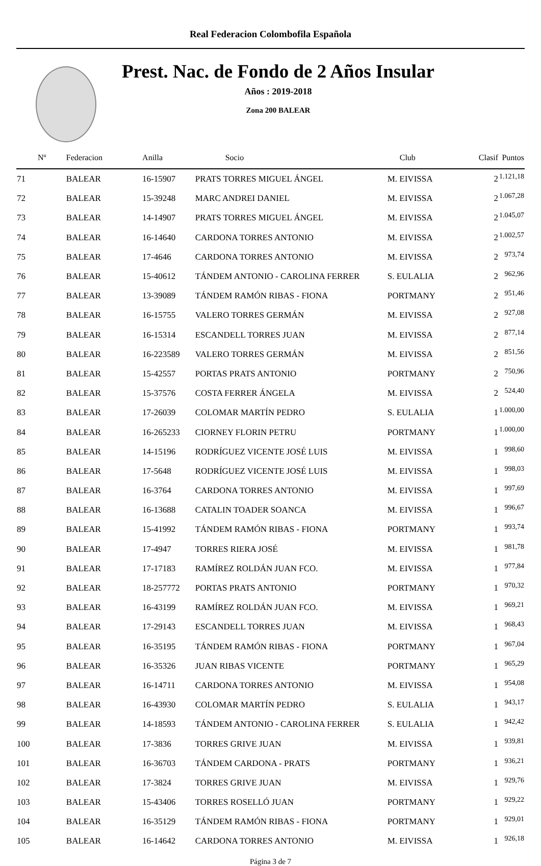Real Federacion Colombofila Española
Prest. Nac. de Fondo de 2 Años Insular
Años : 2019-2018
Zona 200 BALEAR
| Nº | Federacion | Anilla | Socio | Club | Clasif | Puntos |
| --- | --- | --- | --- | --- | --- | --- |
| 71 | BALEAR | 16-15907 | PRATS TORRES MIGUEL ÁNGEL | M. EIVISSA | 2 | 1.121,18 |
| 72 | BALEAR | 15-39248 | MARC ANDREI DANIEL | M. EIVISSA | 2 | 1.067,28 |
| 73 | BALEAR | 14-14907 | PRATS TORRES MIGUEL ÁNGEL | M. EIVISSA | 2 | 1.045,07 |
| 74 | BALEAR | 16-14640 | CARDONA TORRES ANTONIO | M. EIVISSA | 2 | 1.002,57 |
| 75 | BALEAR | 17-4646 | CARDONA TORRES ANTONIO | M. EIVISSA | 2 | 973,74 |
| 76 | BALEAR | 15-40612 | TÁNDEM ANTONIO - CAROLINA FERRER | S. EULALIA | 2 | 962,96 |
| 77 | BALEAR | 13-39089 | TÁNDEM RAMÓN RIBAS - FIONA | PORTMANY | 2 | 951,46 |
| 78 | BALEAR | 16-15755 | VALERO TORRES GERMÁN | M. EIVISSA | 2 | 927,08 |
| 79 | BALEAR | 16-15314 | ESCANDELL TORRES JUAN | M. EIVISSA | 2 | 877,14 |
| 80 | BALEAR | 16-223589 | VALERO TORRES GERMÁN | M. EIVISSA | 2 | 851,56 |
| 81 | BALEAR | 15-42557 | PORTAS PRATS ANTONIO | PORTMANY | 2 | 750,96 |
| 82 | BALEAR | 15-37576 | COSTA FERRER ÁNGELA | M. EIVISSA | 2 | 524,40 |
| 83 | BALEAR | 17-26039 | COLOMAR MARTÍN PEDRO | S. EULALIA | 1 | 1.000,00 |
| 84 | BALEAR | 16-265233 | CIORNEY FLORIN PETRU | PORTMANY | 1 | 1.000,00 |
| 85 | BALEAR | 14-15196 | RODRÍGUEZ VICENTE JOSÉ LUIS | M. EIVISSA | 1 | 998,60 |
| 86 | BALEAR | 17-5648 | RODRÍGUEZ VICENTE JOSÉ LUIS | M. EIVISSA | 1 | 998,03 |
| 87 | BALEAR | 16-3764 | CARDONA TORRES ANTONIO | M. EIVISSA | 1 | 997,69 |
| 88 | BALEAR | 16-13688 | CATALIN TOADER SOANCA | M. EIVISSA | 1 | 996,67 |
| 89 | BALEAR | 15-41992 | TÁNDEM RAMÓN RIBAS - FIONA | PORTMANY | 1 | 993,74 |
| 90 | BALEAR | 17-4947 | TORRES RIERA JOSÉ | M. EIVISSA | 1 | 981,78 |
| 91 | BALEAR | 17-17183 | RAMÍREZ ROLDÁN JUAN FCO. | M. EIVISSA | 1 | 977,84 |
| 92 | BALEAR | 18-257772 | PORTAS PRATS ANTONIO | PORTMANY | 1 | 970,32 |
| 93 | BALEAR | 16-43199 | RAMÍREZ ROLDÁN JUAN FCO. | M. EIVISSA | 1 | 969,21 |
| 94 | BALEAR | 17-29143 | ESCANDELL TORRES JUAN | M. EIVISSA | 1 | 968,43 |
| 95 | BALEAR | 16-35195 | TÁNDEM RAMÓN RIBAS - FIONA | PORTMANY | 1 | 967,04 |
| 96 | BALEAR | 16-35326 | JUAN RIBAS VICENTE | PORTMANY | 1 | 965,29 |
| 97 | BALEAR | 16-14711 | CARDONA TORRES ANTONIO | M. EIVISSA | 1 | 954,08 |
| 98 | BALEAR | 16-43930 | COLOMAR MARTÍN PEDRO | S. EULALIA | 1 | 943,17 |
| 99 | BALEAR | 14-18593 | TÁNDEM ANTONIO - CAROLINA FERRER | S. EULALIA | 1 | 942,42 |
| 100 | BALEAR | 17-3836 | TORRES GRIVE JUAN | M. EIVISSA | 1 | 939,81 |
| 101 | BALEAR | 16-36703 | TÁNDEM CARDONA - PRATS | PORTMANY | 1 | 936,21 |
| 102 | BALEAR | 17-3824 | TORRES GRIVE JUAN | M. EIVISSA | 1 | 929,76 |
| 103 | BALEAR | 15-43406 | TORRES ROSELLÓ JUAN | PORTMANY | 1 | 929,22 |
| 104 | BALEAR | 16-35129 | TÁNDEM RAMÓN RIBAS - FIONA | PORTMANY | 1 | 929,01 |
| 105 | BALEAR | 16-14642 | CARDONA TORRES ANTONIO | M. EIVISSA | 1 | 926,18 |
Página 3 de 7